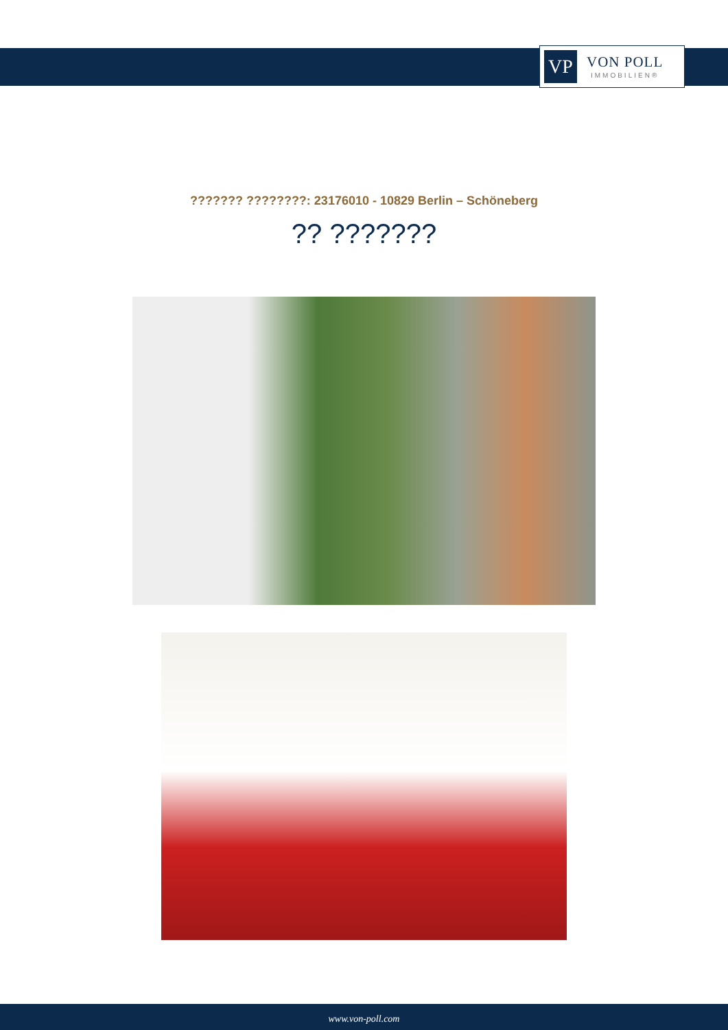VP
VON POLL
IMMOBILIEN®
??????? ????????: 23176010 - 10829 Berlin – Schöneberg
?? ???????
www.von-poll.com